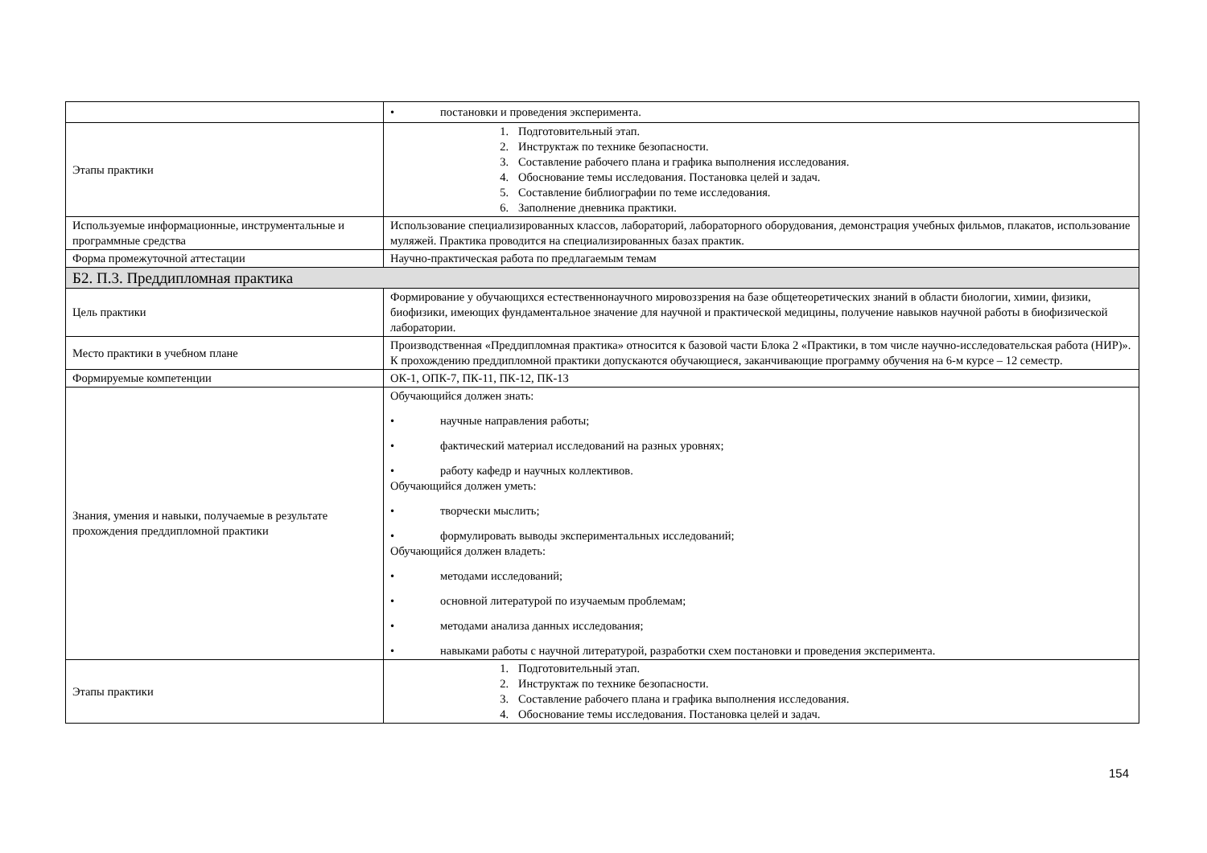| | • постановки и проведения эксперимента. |
| Этапы практики | 1. Подготовительный этап. 2. Инструктаж по технике безопасности. 3. Составление рабочего плана и графика выполнения исследования. 4. Обоснование темы исследования. Постановка целей и задач. 5. Составление библиографии по теме исследования. 6. Заполнение дневника практики. |
| Используемые информационные, инструментальные и программные средства | Использование специализированных классов, лабораторий, лабораторного оборудования, демонстрация учебных фильмов, плакатов, использование муляжей. Практика проводится на специализированных базах практик. |
| Форма промежуточной аттестации | Научно-практическая работа по предлагаемым темам |
| Б2. П.3. Преддипломная практика | |
| Цель практики | Формирование у обучающихся естественнонаучного мировоззрения на базе общетеоретических знаний в области биологии, химии, физики, биофизики, имеющих фундаментальное значение для научной и практической медицины, получение навыков научной работы в биофизической лаборатории. |
| Место практики в учебном плане | Производственная «Преддипломная практика» относится к базовой части Блока 2 «Практики, в том числе научно-исследовательская работа (НИР)». К прохождению преддипломной практики допускаются обучающиеся, заканчивающие программу обучения на 6-м курсе – 12 семестр. |
| Формируемые компетенции | ОК-1, ОПК-7, ПК-11, ПК-12, ПК-13 |
| Знания, умения и навыки, получаемые в результате прохождения преддипломной практики | Обучающийся должен знать: • научные направления работы; • фактический материал исследований на разных уровнях; • работу кафедр и научных коллективов. Обучающийся должен уметь: • творчески мыслить; • формулировать выводы экспериментальных исследований; Обучающийся должен владеть: • методами исследований; • основной литературой по изучаемым проблемам; • методами анализа данных исследования; • навыками работы с научной литературой, разработки схем постановки и проведения эксперимента. |
| Этапы практики | 1. Подготовительный этап. 2. Инструктаж по технике безопасности. 3. Составление рабочего плана и графика выполнения исследования. 4. Обоснование темы исследования. Постановка целей и задач. |
154